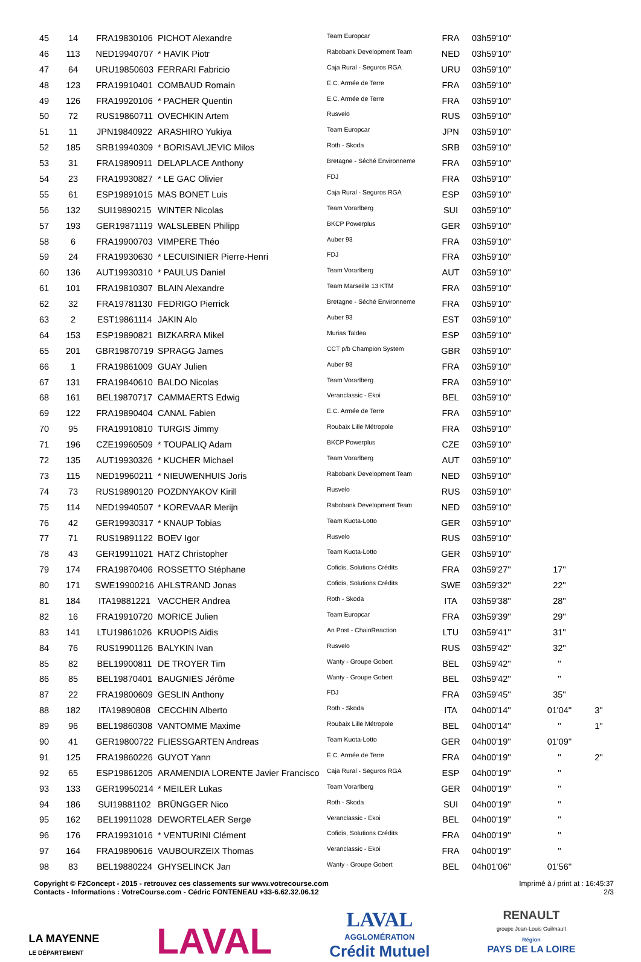| 45 | 14 | FRA19830106 | PICHOT Alexandre | Team Europcar | FRA | 03h59'10'' | | |
| 46 | 113 | NED19940707 | * HAVIK Piotr | Rabobank Development Team | NED | 03h59'10'' | | |
| 47 | 64 | URU19850603 | FERRARI Fabricio | Caja Rural - Seguros RGA | URU | 03h59'10'' | | |
| 48 | 123 | FRA19910401 | COMBAUD Romain | E.C. Armée de Terre | FRA | 03h59'10'' | | |
| 49 | 126 | FRA19920106 | * PACHER Quentin | E.C. Armée de Terre | FRA | 03h59'10'' | | |
| 50 | 72 | RUS19860711 | OVECHKIN Artem | Rusvelo | RUS | 03h59'10'' | | |
| 51 | 11 | JPN19840922 | ARASHIRO Yukiya | Team Europcar | JPN | 03h59'10'' | | |
| 52 | 185 | SRB19940309 | * BORISAVLJEVIC Milos | Roth - Skoda | SRB | 03h59'10'' | | |
| 53 | 31 | FRA19890911 | DELAPLACE Anthony | Bretagne - Séché Environneme | FRA | 03h59'10'' | | |
| 54 | 23 | FRA19930827 | * LE GAC Olivier | FDJ | FRA | 03h59'10'' | | |
| 55 | 61 | ESP19891015 | MAS BONET Luis | Caja Rural - Seguros RGA | ESP | 03h59'10'' | | |
| 56 | 132 | SUI19890215 | WINTER Nicolas | Team Vorarlberg | SUI | 03h59'10'' | | |
| 57 | 193 | GER19871119 | WALSLEBEN Philipp | BKCP Powerplus | GER | 03h59'10'' | | |
| 58 | 6 | FRA19900703 | VIMPERE Théo | Auber 93 | FRA | 03h59'10'' | | |
| 59 | 24 | FRA19930630 | * LECUISINIER Pierre-Henri | FDJ | FRA | 03h59'10'' | | |
| 60 | 136 | AUT19930310 | * PAULUS Daniel | Team Vorarlberg | AUT | 03h59'10'' | | |
| 61 | 101 | FRA19810307 | BLAIN Alexandre | Team Marseille 13 KTM | FRA | 03h59'10'' | | |
| 62 | 32 | FRA19781130 | FEDRIGO Pierrick | Bretagne - Séché Environneme | FRA | 03h59'10'' | | |
| 63 | 2 | EST19861114 | JAKIN Alo | Auber 93 | EST | 03h59'10'' | | |
| 64 | 153 | ESP19890821 | BIZKARRA Mikel | Murias Taldea | ESP | 03h59'10'' | | |
| 65 | 201 | GBR19870719 | SPRAGG James | CCT p/b Champion System | GBR | 03h59'10'' | | |
| 66 | 1 | FRA19861009 | GUAY Julien | Auber 93 | FRA | 03h59'10'' | | |
| 67 | 131 | FRA19840610 | BALDO Nicolas | Team Vorarlberg | FRA | 03h59'10'' | | |
| 68 | 161 | BEL19870717 | CAMMAERTS Edwig | Veranclassic - Ekoi | BEL | 03h59'10'' | | |
| 69 | 122 | FRA19890404 | CANAL Fabien | E.C. Armée de Terre | FRA | 03h59'10'' | | |
| 70 | 95 | FRA19910810 | TURGIS Jimmy | Roubaix Lille Métropole | FRA | 03h59'10'' | | |
| 71 | 196 | CZE19960509 | * TOUPALIQ Adam | BKCP Powerplus | CZE | 03h59'10'' | | |
| 72 | 135 | AUT19930326 | * KUCHER Michael | Team Vorarlberg | AUT | 03h59'10'' | | |
| 73 | 115 | NED19960211 | * NIEUWENHUIS Joris | Rabobank Development Team | NED | 03h59'10'' | | |
| 74 | 73 | RUS19890120 | POZDNYAKOV Kirill | Rusvelo | RUS | 03h59'10'' | | |
| 75 | 114 | NED19940507 | * KOREVAAR Merijn | Rabobank Development Team | NED | 03h59'10'' | | |
| 76 | 42 | GER19930317 | * KNAUP Tobias | Team Kuota-Lotto | GER | 03h59'10'' | | |
| 77 | 71 | RUS19891122 | BOEV Igor | Rusvelo | RUS | 03h59'10'' | | |
| 78 | 43 | GER19911021 | HATZ Christopher | Team Kuota-Lotto | GER | 03h59'10'' | | |
| 79 | 174 | FRA19870406 | ROSSETTO Stéphane | Cofidis, Solutions Crédits | FRA | 03h59'27'' | 17'' | |
| 80 | 171 | SWE19900216 | AHLSTRAND Jonas | Cofidis, Solutions Crédits | SWE | 03h59'32'' | 22'' | |
| 81 | 184 | ITA19881221 | VACCHER Andrea | Roth - Skoda | ITA | 03h59'38'' | 28'' | |
| 82 | 16 | FRA19910720 | MORICE Julien | Team Europcar | FRA | 03h59'39'' | 29'' | |
| 83 | 141 | LTU19861026 | KRUOPIS Aidis | An Post - ChainReaction | LTU | 03h59'41'' | 31'' | |
| 84 | 76 | RUS19901126 | BALYKIN Ivan | Rusvelo | RUS | 03h59'42'' | 32'' | |
| 85 | 82 | BEL19900811 | DE TROYER Tim | Wanty - Groupe Gobert | BEL | 03h59'42'' | '' | |
| 86 | 85 | BEL19870401 | BAUGNIES Jérôme | Wanty - Groupe Gobert | BEL | 03h59'42'' | '' | |
| 87 | 22 | FRA19800609 | GESLIN Anthony | FDJ | FRA | 03h59'45'' | 35'' | |
| 88 | 182 | ITA19890808 | CECCHIN Alberto | Roth - Skoda | ITA | 04h00'14'' | 01'04'' | 3'' |
| 89 | 96 | BEL19860308 | VANTOMME Maxime | Roubaix Lille Métropole | BEL | 04h00'14'' | '' | 1'' |
| 90 | 41 | GER19800722 | FLIESSGARTEN Andreas | Team Kuota-Lotto | GER | 04h00'19'' | 01'09'' | |
| 91 | 125 | FRA19860226 | GUYOT Yann | E.C. Armée de Terre | FRA | 04h00'19'' | '' | 2'' |
| 92 | 65 | ESP19861205 | ARAMENDIA LORENTE Javier Francisco | Caja Rural - Seguros RGA | ESP | 04h00'19'' | '' | |
| 93 | 133 | GER19950214 | * MEILER Lukas | Team Vorarlberg | GER | 04h00'19'' | '' | |
| 94 | 186 | SUI19881102 | BRÜNGGER Nico | Roth - Skoda | SUI | 04h00'19'' | '' | |
| 95 | 162 | BEL19911028 | DEWORTELAER Serge | Veranclassic - Ekoi | BEL | 04h00'19'' | '' | |
| 96 | 176 | FRA19931016 | * VENTURINI Clément | Cofidis, Solutions Crédits | FRA | 04h00'19'' | '' | |
| 97 | 164 | FRA19890616 | VAUBOURZEIX Thomas | Veranclassic - Ekoi | FRA | 04h00'19'' | '' | |
| 98 | 83 | BEL19880224 | GHYSELINCK Jan | Wanty - Groupe Gobert | BEL | 04h01'06'' | 01'56'' | |
Copyright © F2Concept - 2015 - retrouvez ces classements sur www.votrecourse.com
Contacts - Informations : VotreCourse.com - Cédric FONTENEAU +33-6.62.32.06.12
Imprimé à / print at : 16:45:37
2/3
LA MAYENNE
LE DÉPARTEMENT
LAVAL
LAVAL
AGGLOMÉRATION
Crédit Mutuel
RENAULT
groupe Jean-Louis Guilmault
Région
PAYS DE LA LOIRE